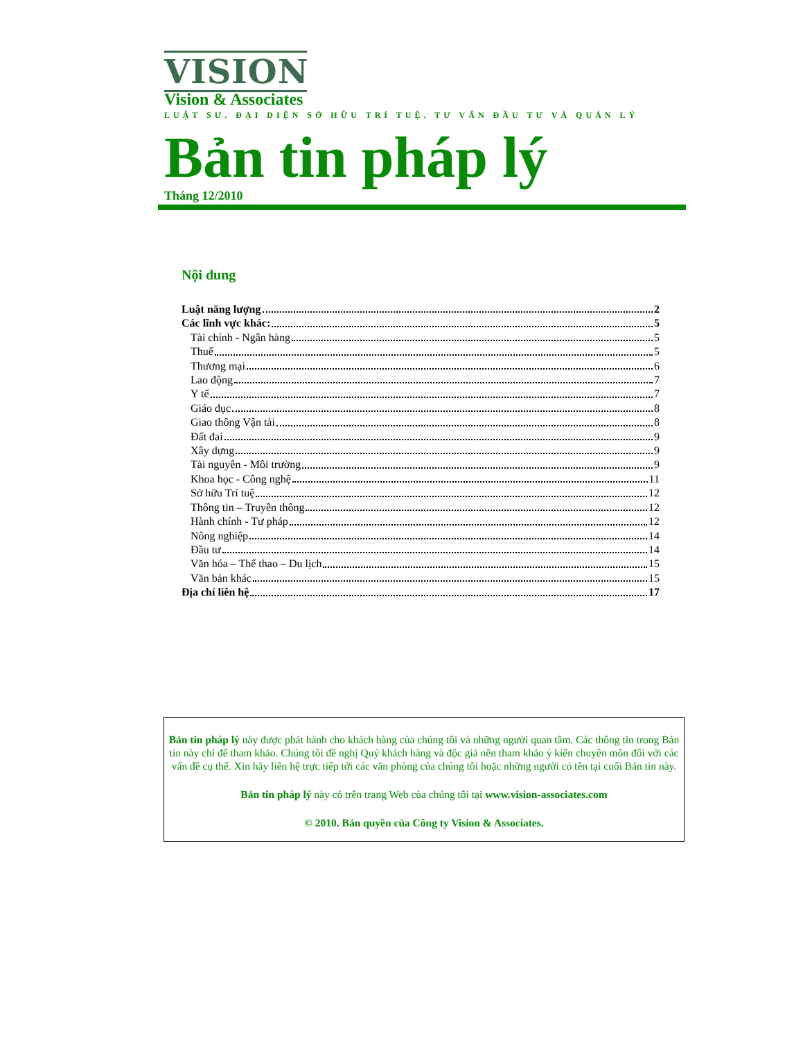VISION
Vision & Associates
LUẬT SƯ. ĐẠI DIỆN SỞ HỮU TRÍ TUỆ. TƯ VẤN ĐẦU TƯ VÀ QUẢN LÝ
Bản tin pháp lý
Tháng 12/2010
Nội dung
Luật năng lượng 2
Các lĩnh vực khác: 5
Tài chính - Ngân hàng 5
Thuế 5
Thương mại 6
Lao động 7
Y tế 7
Giáo dục 8
Giao thông Vận tải 8
Đất đai 9
Xây dựng 9
Tài nguyên - Môi trường 9
Khoa học - Công nghệ 11
Sở hữu Trí tuệ 12
Thông tin – Truyền thông 12
Hành chính - Tư pháp 12
Nông nghiệp 14
Đầu tư 14
Văn hóa – Thể thao – Du lịch 15
Văn bản khác 15
Địa chỉ liên hệ 17
Bản tin pháp lý này được phát hành cho khách hàng của chúng tôi và những người quan tâm. Các thông tin trong Bản tin này chỉ để tham khảo. Chúng tôi đề nghị Quý khách hàng và độc giả nên tham khảo ý kiến chuyên môn đối với các vấn đề cụ thể. Xin hãy liên hệ trực tiếp tới các văn phòng của chúng tôi hoặc những người có tên tại cuối Bản tin này.
Bản tin pháp lý này có trên trang Web của chúng tôi tại www.vision-associates.com
© 2010. Bản quyền của Công ty Vision & Associates.